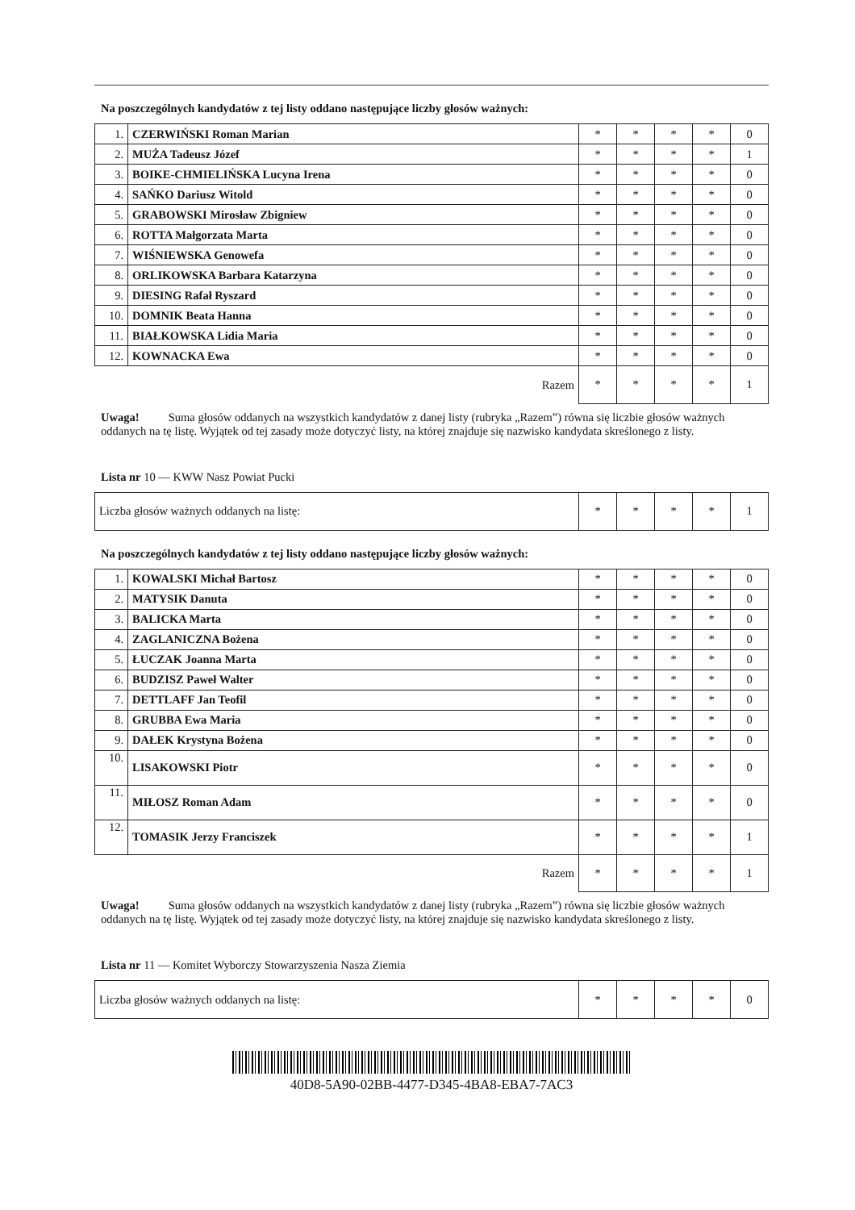Na poszczególnych kandydatów z tej listy oddano następujące liczby głosów ważnych:
| 1. | CZERWIŃSKI Roman Marian | * | * | * | * | 0 |
| 2. | MUŻA Tadeusz Józef | * | * | * | * | 1 |
| 3. | BOIKE-CHMIELIŃSKA Lucyna Irena | * | * | * | * | 0 |
| 4. | SAŃKO Dariusz Witold | * | * | * | * | 0 |
| 5. | GRABOWSKI Mirosław Zbigniew | * | * | * | * | 0 |
| 6. | ROTTA Małgorzata Marta | * | * | * | * | 0 |
| 7. | WIŚNIEWSKA Genowefa | * | * | * | * | 0 |
| 8. | ORLIKOWSKA Barbara Katarzyna | * | * | * | * | 0 |
| 9. | DIESING Rafał Ryszard | * | * | * | * | 0 |
| 10. | DOMNIK Beata Hanna | * | * | * | * | 0 |
| 11. | BIAŁKOWSKA Lidia Maria | * | * | * | * | 0 |
| 12. | KOWNACKA Ewa | * | * | * | * | 0 |
| Razem | | * | * | * | * | 1 |
Uwaga! Suma głosów oddanych na wszystkich kandydatów z danej listy (rubryka „Razem”) równa się liczbie głosów ważnych oddanych na tę listę. Wyjątek od tej zasady może dotyczyć listy, na której znajduje się nazwisko kandydata skreślonego z listy.
Lista nr 10 — KWW Nasz Powiat Pucki
| Liczba głosów ważnych oddanych na listę: | * | * | * | * | 1 |
Na poszczególnych kandydatów z tej listy oddano następujące liczby głosów ważnych:
| 1. | KOWALSKI Michał Bartosz | * | * | * | * | 0 |
| 2. | MATYSIK Danuta | * | * | * | * | 0 |
| 3. | BALICKA Marta | * | * | * | * | 0 |
| 4. | ZAGLANICZNA Bożena | * | * | * | * | 0 |
| 5. | ŁUCZAK Joanna Marta | * | * | * | * | 0 |
| 6. | BUDZISZ Paweł Walter | * | * | * | * | 0 |
| 7. | DETTLAFF Jan Teofil | * | * | * | * | 0 |
| 8. | GRUBBA Ewa Maria | * | * | * | * | 0 |
| 9. | DAŁEK Krystyna Bożena | * | * | * | * | 0 |
| 10. | LISAKOWSKI Piotr | * | * | * | * | 0 |
| 11. | MIŁOSZ Roman Adam | * | * | * | * | 0 |
| 12. | TOMASIK Jerzy Franciszek | * | * | * | * | 1 |
| Razem | | * | * | * | * | 1 |
Uwaga! Suma głosów oddanych na wszystkich kandydatów z danej listy (rubryka „Razem”) równa się liczbie głosów ważnych oddanych na tę listę. Wyjątek od tej zasady może dotyczyć listy, na której znajduje się nazwisko kandydata skreślonego z listy.
Lista nr 11 — Komitet Wyborczy Stowarzyszenia Nasza Ziemia
| Liczba głosów ważnych oddanych na listę: | * | * | * | * | 0 |
40D8-5A90-02BB-4477-D345-4BA8-EBA7-7AC3